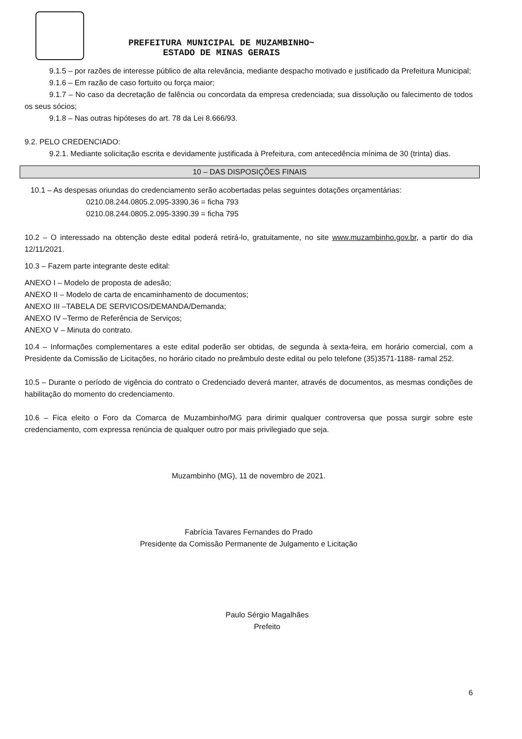PREFEITURA MUNICIPAL DE MUZAMBINHO~
ESTADO DE MINAS GERAIS
9.1.5 – por razões de interesse público de alta relevância, mediante despacho motivado e justificado da Prefeitura Municipal;
9.1.6 – Em razão de caso fortuito ou força maior;
9.1.7 – No caso da decretação de falência ou concordata da empresa credenciada; sua dissolução ou falecimento de todos os seus sócios;
9.1.8 – Nas outras hipóteses do art. 78 da Lei 8.666/93.
9.2. PELO CREDENCIADO:
9.2.1. Mediante solicitação escrita e devidamente justificada à Prefeitura, com antecedência mínima de 30 (trinta) dias.
10 – DAS DISPOSIÇÕES FINAIS
10.1 – As despesas oriundas do credenciamento serão acobertadas pelas seguintes dotações orçamentárias:
0210.08.244.0805.2.095-3390.36 = ficha 793
0210.08.244.0805.2.095-3390.39 = ficha 795
10.2 – O interessado na obtenção deste edital poderá retirá-lo, gratuitamente, no site www.muzambinho.gov.br, a partir do dia 12/11/2021.
10.3 – Fazem parte integrante deste edital:
ANEXO I – Modelo de proposta de adesão;
ANEXO II – Modelo de carta de encaminhamento de documentos;
ANEXO III –TABELA DE SERVICOS/DEMANDA/Demanda;
ANEXO IV –Termo de Referência de Serviços;
ANEXO V – Minuta do contrato.
10.4 – Informações complementares a este edital poderão ser obtidas, de segunda à sexta-feira, em horário comercial, com a Presidente da Comissão de Licitações, no horário citado no preâmbulo deste edital ou pelo telefone (35)3571-1188- ramal 252.
10.5 – Durante o período de vigência do contrato o Credenciado deverá manter, através de documentos, as mesmas condições de habilitação do momento do credenciamento.
10.6 – Fica eleito o Foro da Comarca de Muzambinho/MG para dirimir qualquer controversa que possa surgir sobre este credenciamento, com expressa renúncia de qualquer outro por mais privilegiado que seja.
Muzambinho (MG), 11 de novembro de 2021.
Fabrícia Tavares Fernandes do Prado
Presidente da Comissão Permanente de Julgamento e Licitação
Paulo Sérgio Magalhães
Prefeito
6